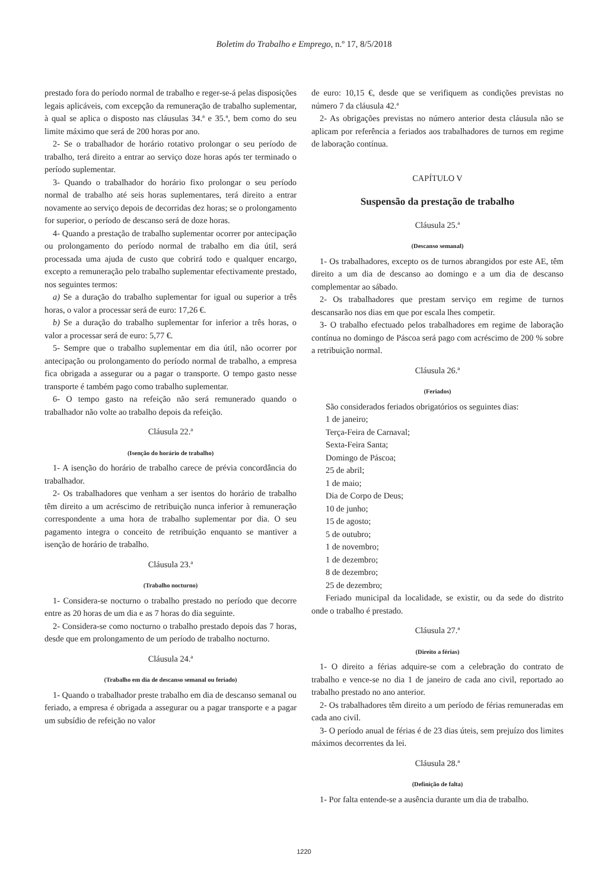Boletim do Trabalho e Emprego, n.º 17, 8/5/2018
prestado fora do período normal de trabalho e reger-se-á pelas disposições legais aplicáveis, com excepção da remuneração de trabalho suplementar, à qual se aplica o disposto nas cláusulas 34.ª e 35.ª, bem como do seu limite máximo que será de 200 horas por ano.
2- Se o trabalhador de horário rotativo prolongar o seu período de trabalho, terá direito a entrar ao serviço doze horas após ter terminado o período suplementar.
3- Quando o trabalhador do horário fixo prolongar o seu período normal de trabalho até seis horas suplementares, terá direito a entrar novamente ao serviço depois de decorridas dez horas; se o prolongamento for superior, o período de descanso será de doze horas.
4- Quando a prestação de trabalho suplementar ocorrer por antecipação ou prolongamento do período normal de trabalho em dia útil, será processada uma ajuda de custo que cobrirá todo e qualquer encargo, excepto a remuneração pelo trabalho suplementar efectivamente prestado, nos seguintes termos:
a) Se a duração do trabalho suplementar for igual ou superior a três horas, o valor a processar será de euro: 17,26 €.
b) Se a duração do trabalho suplementar for inferior a três horas, o valor a processar será de euro: 5,77 €.
5- Sempre que o trabalho suplementar em dia útil, não ocorrer por antecipação ou prolongamento do período normal de trabalho, a empresa fica obrigada a assegurar ou a pagar o transporte. O tempo gasto nesse transporte é também pago como trabalho suplementar.
6- O tempo gasto na refeição não será remunerado quando o trabalhador não volte ao trabalho depois da refeição.
Cláusula 22.ª
(Isenção do horário de trabalho)
1- A isenção do horário de trabalho carece de prévia concordância do trabalhador.
2- Os trabalhadores que venham a ser isentos do horário de trabalho têm direito a um acréscimo de retribuição nunca inferior à remuneração correspondente a uma hora de trabalho suplementar por dia. O seu pagamento integra o conceito de retribuição enquanto se mantiver a isenção de horário de trabalho.
Cláusula 23.ª
(Trabalho nocturno)
1- Considera-se nocturno o trabalho prestado no período que decorre entre as 20 horas de um dia e as 7 horas do dia seguinte.
2- Considera-se como nocturno o trabalho prestado depois das 7 horas, desde que em prolongamento de um período de trabalho nocturno.
Cláusula 24.ª
(Trabalho em dia de descanso semanal ou feriado)
1- Quando o trabalhador preste trabalho em dia de descanso semanal ou feriado, a empresa é obrigada a assegurar ou a pagar transporte e a pagar um subsídio de refeição no valor
de euro: 10,15 €, desde que se verifiquem as condições previstas no número 7 da cláusula 42.ª
2- As obrigações previstas no número anterior desta cláusula não se aplicam por referência a feriados aos trabalhadores de turnos em regime de laboração contínua.
CAPÍTULO V
Suspensão da prestação de trabalho
Cláusula 25.ª
(Descanso semanal)
1- Os trabalhadores, excepto os de turnos abrangidos por este AE, têm direito a um dia de descanso ao domingo e a um dia de descanso complementar ao sábado.
2- Os trabalhadores que prestam serviço em regime de turnos descansarão nos dias em que por escala lhes competir.
3- O trabalho efectuado pelos trabalhadores em regime de laboração contínua no domingo de Páscoa será pago com acréscimo de 200 % sobre a retribuição normal.
Cláusula 26.ª
(Feriados)
São considerados feriados obrigatórios os seguintes dias:
1 de janeiro;
Terça-Feira de Carnaval;
Sexta-Feira Santa;
Domingo de Páscoa;
25 de abril;
1 de maio;
Dia de Corpo de Deus;
10 de junho;
15 de agosto;
5 de outubro;
1 de novembro;
1 de dezembro;
8 de dezembro;
25 de dezembro;
Feriado municipal da localidade, se existir, ou da sede do distrito onde o trabalho é prestado.
Cláusula 27.ª
(Direito a férias)
1- O direito a férias adquire-se com a celebração do contrato de trabalho e vence-se no dia 1 de janeiro de cada ano civil, reportado ao trabalho prestado no ano anterior.
2- Os trabalhadores têm direito a um período de férias remuneradas em cada ano civil.
3- O período anual de férias é de 23 dias úteis, sem prejuízo dos limites máximos decorrentes da lei.
Cláusula 28.ª
(Definição de falta)
1- Por falta entende-se a ausência durante um dia de trabalho.
1220